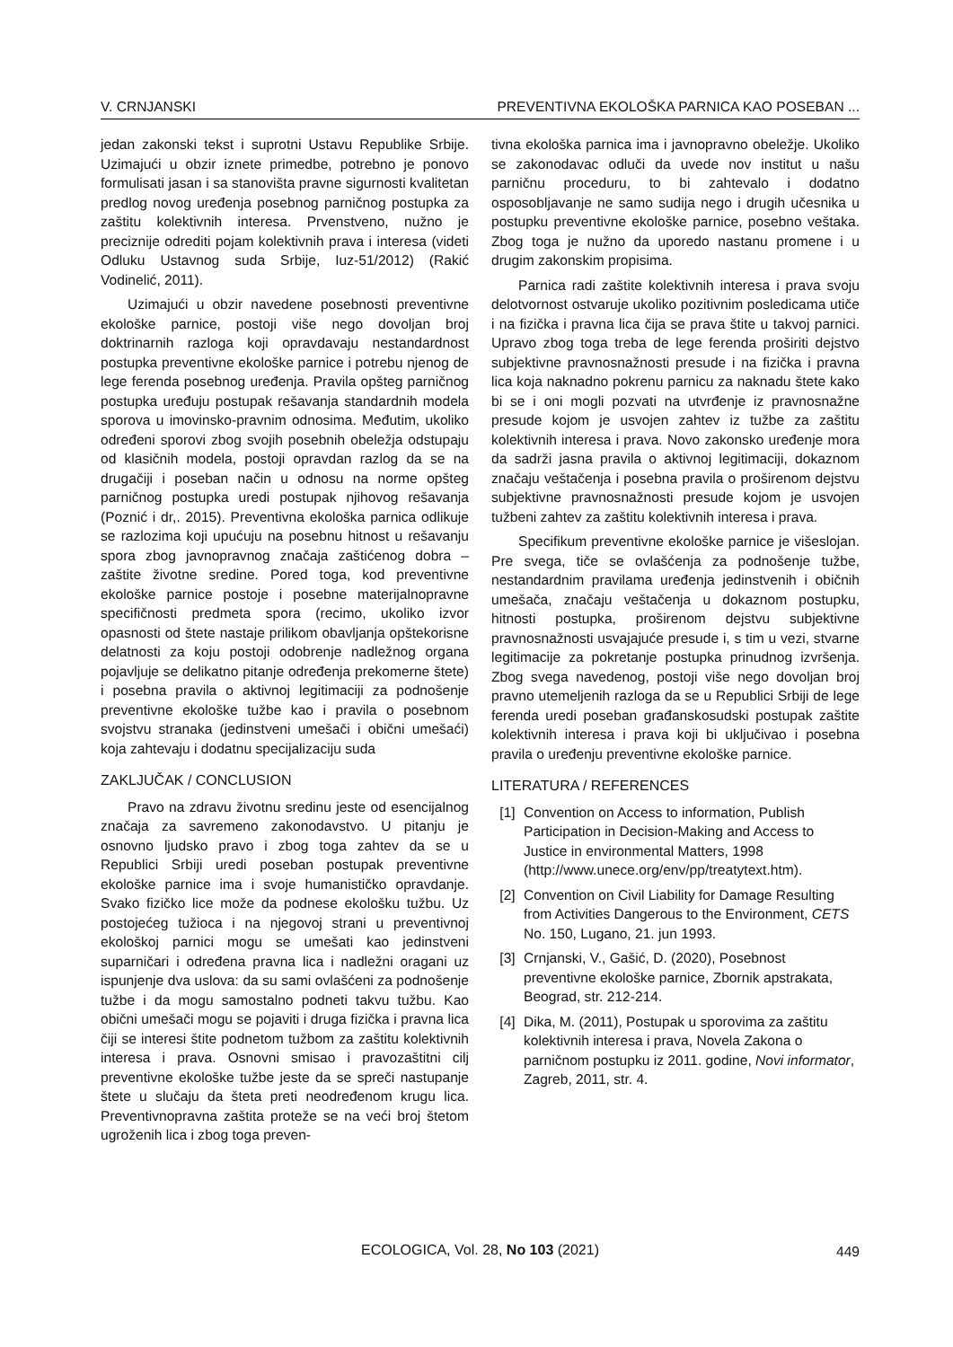V. CRNJANSKI PREVENTIVNA EKOLOŠKA PARNICA KAO POSEBAN ...
jedan zakonski tekst i suprotni Ustavu Republike Srbije. Uzimajući u obzir iznete primedbe, potrebno je ponovo formulisati jasan i sa stanovišta pravne sigurnosti kvalitetan predlog novog uređenja posebnog parničnog postupka za zaštitu kolektivnih interesa. Prvenstveno, nužno je preciznije odrediti pojam kolektivnih prava i interesa (videti Odluku Ustavnog suda Srbije, Iuz-51/2012) (Rakić Vodinelić, 2011).
Uzimajući u obzir navedene posebnosti preventivne ekološke parnice, postoji više nego dovoljan broj doktrinarnih razloga koji opravdavaju nestandardnost postupka preventivne ekološke parnice i potrebu njenog de lege ferenda posebnog uređenja. Pravila opšteg parničnog postupka uređuju postupak rešavanja standardnih modela sporova u imovinsko-pravnim odnosima. Međutim, ukoliko određeni sporovi zbog svojih posebnih obeležja odstupaju od klasičnih modela, postoji opravdan razlog da se na drugačiji i poseban način u odnosu na norme opšteg parničnog postupka uredi postupak njihovog rešavanja (Poznić i dr,. 2015). Preventivna ekološka parnica odlikuje se razlozima koji upućuju na posebnu hitnost u rešavanju spora zbog javnopravnog značaja zaštićenog dobra – zaštite životne sredine. Pored toga, kod preventivne ekološke parnice postoje i posebne materijalnopravne specifičnosti predmeta spora (recimo, ukoliko izvor opasnosti od štete nastaje prilikom obavljanja opštekorisne delatnosti za koju postoji odobrenje nadležnog organa pojavljuje se delikatno pitanje određenja prekomerne štete) i posebna pravila o aktivnoj legitimaciji za podnošenje preventivne ekološke tužbe kao i pravila o posebnom svojstvu stranaka (jedinstveni umešači i obični umešaći) koja zahtevaju i dodatnu specijalizaciju suda
ZAKLJUČAK / CONCLUSION
Pravo na zdravu životnu sredinu jeste od esencijalnog značaja za savremeno zakonodavstvo. U pitanju je osnovno ljudsko pravo i zbog toga zahtev da se u Republici Srbiji uredi poseban postupak preventivne ekološke parnice ima i svoje humanističko opravdanje. Svako fizičko lice može da podnese ekološku tužbu. Uz postojećeg tužioca i na njegovoj strani u preventivnoj ekološkoj parnici mogu se umešati kao jedinstveni suparničari i određena pravna lica i nadležni oragani uz ispunjenje dva uslova: da su sami ovlašćeni za podnošenje tužbe i da mogu samostalno podneti takvu tužbu. Kao obični umešači mogu se pojaviti i druga fizička i pravna lica čiji se interesi štite podnetom tužbom za zaštitu kolektivnih interesa i prava. Osnovni smisao i pravozaštitni cilj preventivne ekološke tužbe jeste da se spreči nastupanje štete u slučaju da šteta preti neodređenom krugu lica. Preventivnopravna zaštita proteže se na veći broj štetom ugroženih lica i zbog toga preven-
tivna ekološka parnica ima i javnopravno obeležje. Ukoliko se zakonodavac odluči da uvede nov institut u našu parničnu proceduru, to bi zahtevalo i dodatno osposobljavanje ne samo sudija nego i drugih učesnika u postupku preventivne ekološke parnice, posebno veštaka. Zbog toga je nužno da uporedo nastanu promene i u drugim zakonskim propisima.
Parnica radi zaštite kolektivnih interesa i prava svoju delotvornost ostvaruje ukoliko pozitivnim posledicama utiče i na fizička i pravna lica čija se prava štite u takvoj parnici. Upravo zbog toga treba de lege ferenda proširiti dejstvo subjektivne pravnosnažnosti presude i na fizička i pravna lica koja naknadno pokrenu parnicu za naknadu štete kako bi se i oni mogli pozvati na utvrđenje iz pravnosnažne presude kojom je usvojen zahtev iz tužbe za zaštitu kolektivnih interesa i prava. Novo zakonsko uređenje mora da sadrži jasna pravila o aktivnoj legitimaciji, dokaznom značaju veštačenja i posebna pravila o proširenom dejstvu subjektivne pravnosnažnosti presude kojom je usvojen tužbeni zahtev za zaštitu kolektivnih interesa i prava.
Specifikum preventivne ekološke parnice je višeslojan. Pre svega, tiče se ovlašćenja za podnošenje tužbe, nestandardnim pravilama uređenja jedinstvenih i običnih umešača, značaju veštačenja u dokaznom postupku, hitnosti postupka, proširenom dejstvu subjektivne pravnosnažnosti usvajajuće presude i, s tim u vezi, stvarne legitimacije za pokretanje postupka prinudnog izvršenja. Zbog svega navedenog, postoji više nego dovoljan broj pravno utemeljenih razloga da se u Republici Srbiji de lege ferenda uredi poseban građanskosudski postupak zaštite kolektivnih interesa i prava koji bi uključivao i posebna pravila o uređenju preventivne ekološke parnice.
LITERATURA / REFERENCES
[1] Convention on Access to information, Publish Participation in Decision-Making and Access to Justice in environmental Matters, 1998 (http://www.unece.org/env/pp/treatytext.htm).
[2] Convention on Civil Liability for Damage Resulting from Activities Dangerous to the Environment, CETS No. 150, Lugano, 21. jun 1993.
[3] Crnjanski, V., Gašić, D. (2020), Posebnost preventivne ekološke parnice, Zbornik apstrakata, Beograd, str. 212-214.
[4] Dika, M. (2011), Postupak u sporovima za zaštitu kolektivnih interesa i prava, Novela Zakona o parničnom postupku iz 2011. godine, Novi informator, Zagreb, 2011, str. 4.
ECOLOGICA, Vol. 28, No 103 (2021)
449